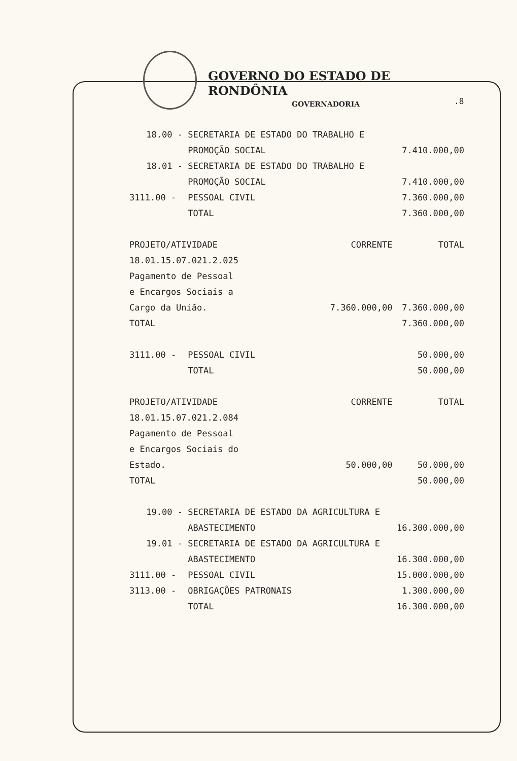GOVERNO DO ESTADO DE RONDÔNIA
GOVERNADORIA
.8
| 18.00 - | SECRETARIA DE ESTADO DO TRABALHO E | | |
| | PROMOÇÃO SOCIAL | | 7.410.000,00 |
| 18.01 - | SECRETARIA DE ESTADO DO TRABALHO E | | |
| | PROMOÇÃO SOCIAL | | 7.410.000,00 |
| 3111.00 - | PESSOAL CIVIL | | 7.360.000,00 |
| | TOTAL | | 7.360.000,00 |
| PROJETO/ATIVIDADE | | CORRENTE | TOTAL |
| 18.01.15.07.021.2.025 | | | |
| Pagamento de Pessoal | | | |
| e Encargos Sociais a | | | |
| Cargo da União. | | 7.360.000,00 | 7.360.000,00 |
| TOTAL | | | 7.360.000,00 |
| 3111.00 - | PESSOAL CIVIL | | 50.000,00 |
| | TOTAL | | 50.000,00 |
| PROJETO/ATIVIDADE | | CORRENTE | TOTAL |
| 18.01.15.07.021.2.084 | | | |
| Pagamento de Pessoal | | | |
| e Encargos Sociais do | | | |
| Estado. | | 50.000,00 | 50.000,00 |
| TOTAL | | | 50.000,00 |
| 19.00 - | SECRETARIA DE ESTADO DA AGRICULTURA E | | |
| | ABASTECIMENTO | | 16.300.000,00 |
| 19.01 - | SECRETARIA DE ESTADO DA AGRICULTURA E | | |
| | ABASTECIMENTO | | 16.300.000,00 |
| 3111.00 - | PESSOAL CIVIL | | 15.000.000,00 |
| 3113.00 - | OBRIGAÇÕES PATRONAIS | | 1.300.000,00 |
| | TOTAL | | 16.300.000,00 |